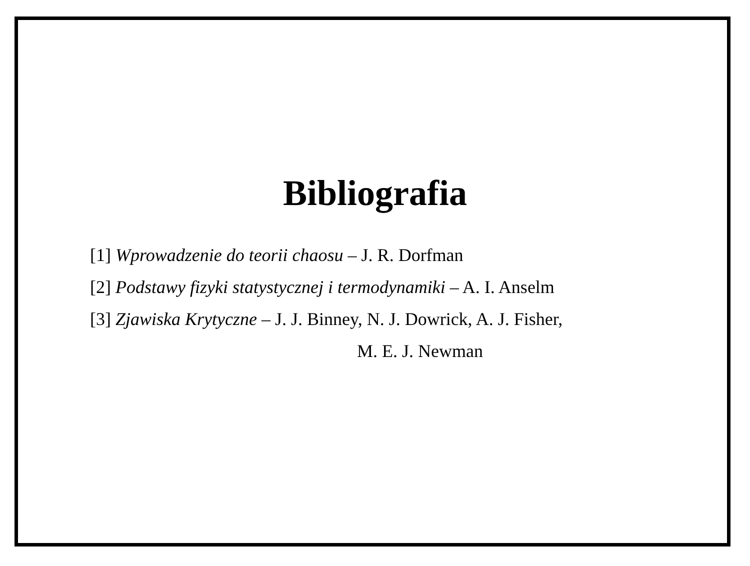Bibliografia
[1] Wprowadzenie do teorii chaosu – J. R. Dorfman
[2] Podstawy fizyki statystycznej i termodynamiki – A. I. Anselm
[3] Zjawiska Krytyczne – J. J. Binney, N. J. Dowrick, A. J. Fisher,
M. E. J. Newman